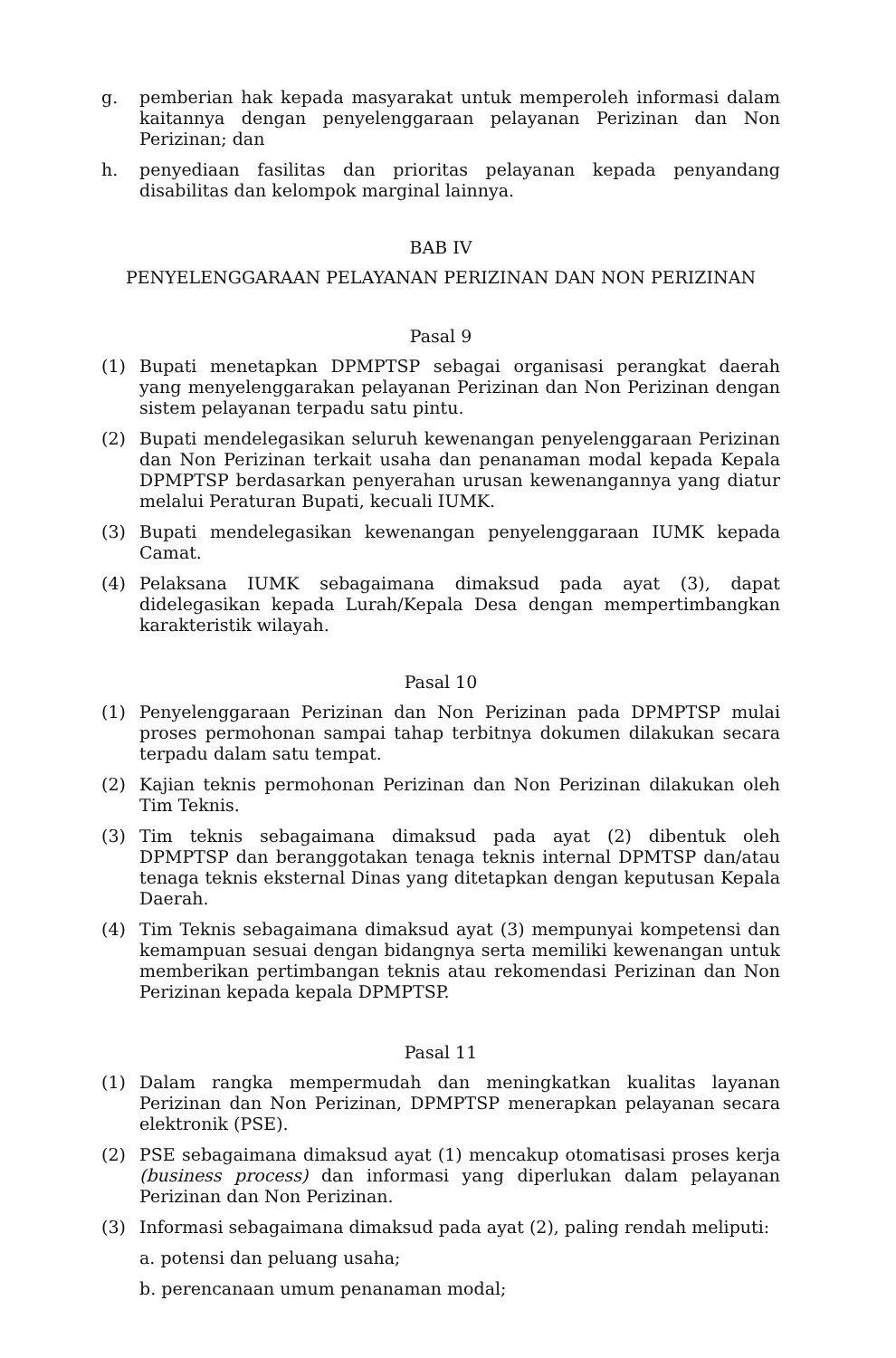g. pemberian hak kepada masyarakat untuk memperoleh informasi dalam kaitannya dengan penyelenggaraan pelayanan Perizinan dan Non Perizinan; dan
h. penyediaan fasilitas dan prioritas pelayanan kepada penyandang disabilitas dan kelompok marginal lainnya.
BAB IV
PENYELENGGARAAN PELAYANAN PERIZINAN DAN NON PERIZINAN
Pasal 9
(1) Bupati menetapkan DPMPTSP sebagai organisasi perangkat daerah yang menyelenggarakan pelayanan Perizinan dan Non Perizinan dengan sistem pelayanan terpadu satu pintu.
(2) Bupati mendelegasikan seluruh kewenangan penyelenggaraan Perizinan dan Non Perizinan terkait usaha dan penanaman modal kepada Kepala DPMPTSP berdasarkan penyerahan urusan kewenangannya yang diatur melalui Peraturan Bupati, kecuali IUMK.
(3) Bupati mendelegasikan kewenangan penyelenggaraan IUMK kepada Camat.
(4) Pelaksana IUMK sebagaimana dimaksud pada ayat (3), dapat didelegasikan kepada Lurah/Kepala Desa dengan mempertimbangkan karakteristik wilayah.
Pasal 10
(1) Penyelenggaraan Perizinan dan Non Perizinan pada DPMPTSP mulai proses permohonan sampai tahap terbitnya dokumen dilakukan secara terpadu dalam satu tempat.
(2) Kajian teknis permohonan Perizinan dan Non Perizinan dilakukan oleh Tim Teknis.
(3) Tim teknis sebagaimana dimaksud pada ayat (2) dibentuk oleh DPMPTSP dan beranggotakan tenaga teknis internal DPMTSP dan/atau tenaga teknis eksternal Dinas yang ditetapkan dengan keputusan Kepala Daerah.
(4) Tim Teknis sebagaimana dimaksud ayat (3) mempunyai kompetensi dan kemampuan sesuai dengan bidangnya serta memiliki kewenangan untuk memberikan pertimbangan teknis atau rekomendasi Perizinan dan Non Perizinan kepada kepala DPMPTSP.
Pasal 11
(1) Dalam rangka mempermudah dan meningkatkan kualitas layanan Perizinan dan Non Perizinan, DPMPTSP menerapkan pelayanan secara elektronik (PSE).
(2) PSE sebagaimana dimaksud ayat (1) mencakup otomatisasi proses kerja (business process) dan informasi yang diperlukan dalam pelayanan Perizinan dan Non Perizinan.
(3) Informasi sebagaimana dimaksud pada ayat (2), paling rendah meliputi:
a. potensi dan peluang usaha;
b. perencanaan umum penanaman modal;